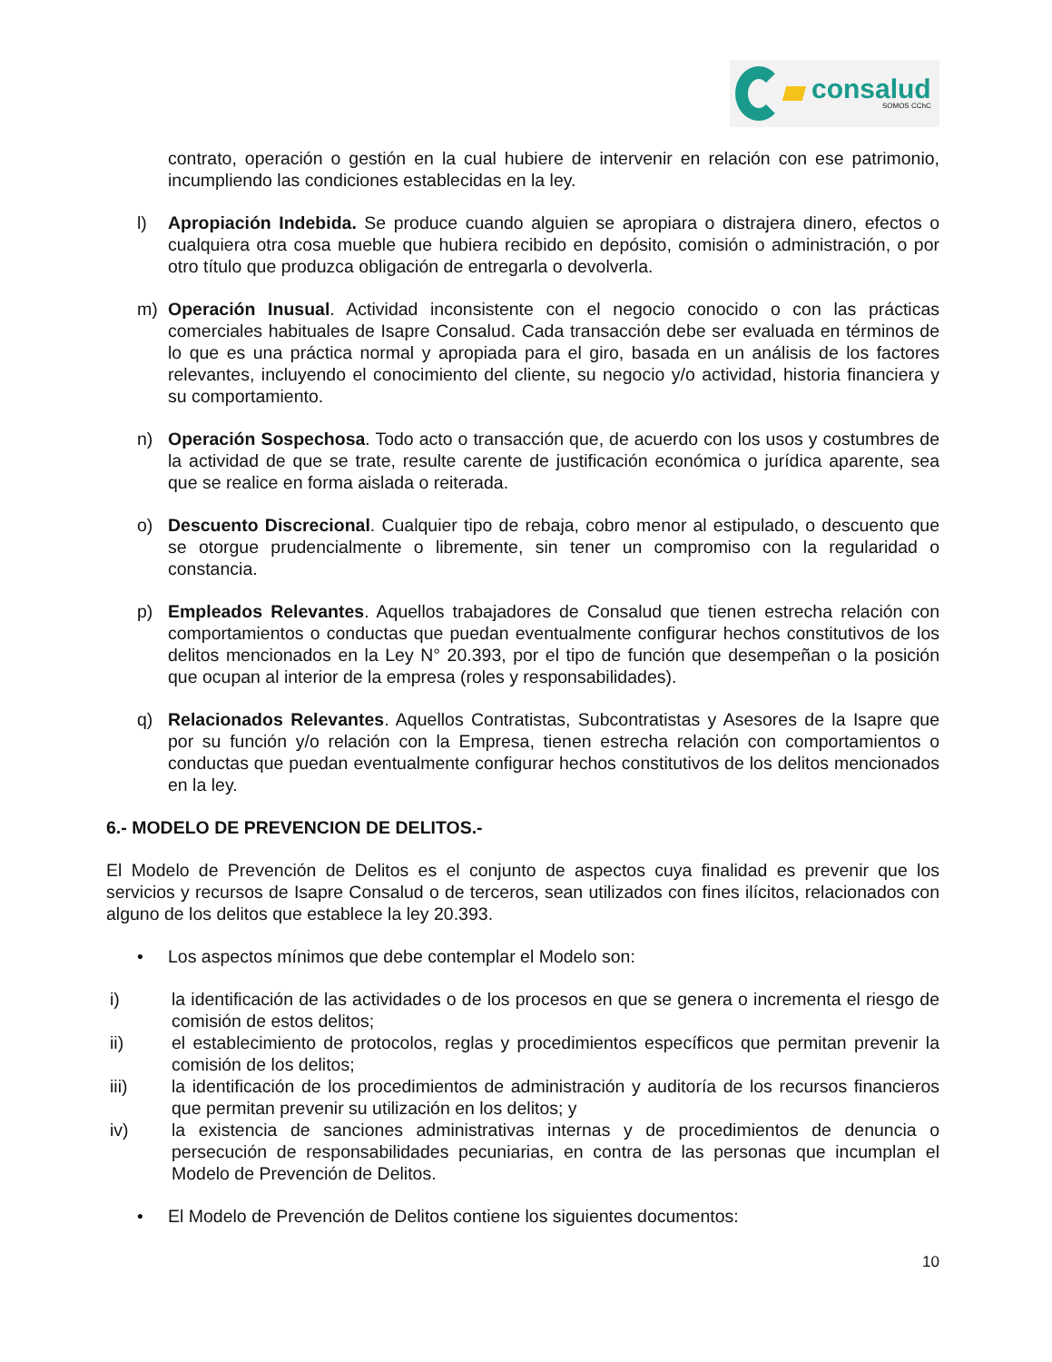consalud
SOMOS CChC
contrato, operación o gestión en la cual hubiere de intervenir en relación con ese patrimonio, incumpliendo las condiciones establecidas en la ley.
l) Apropiación Indebida. Se produce cuando alguien se apropiara o distrajera dinero, efectos o cualquiera otra cosa mueble que hubiera recibido en depósito, comisión o administración, o por otro título que produzca obligación de entregarla o devolverla.
m) Operación Inusual. Actividad inconsistente con el negocio conocido o con las prácticas comerciales habituales de Isapre Consalud. Cada transacción debe ser evaluada en términos de lo que es una práctica normal y apropiada para el giro, basada en un análisis de los factores relevantes, incluyendo el conocimiento del cliente, su negocio y/o actividad, historia financiera y su comportamiento.
n) Operación Sospechosa. Todo acto o transacción que, de acuerdo con los usos y costumbres de la actividad de que se trate, resulte carente de justificación económica o jurídica aparente, sea que se realice en forma aislada o reiterada.
o) Descuento Discrecional. Cualquier tipo de rebaja, cobro menor al estipulado, o descuento que se otorgue prudencialmente o libremente, sin tener un compromiso con la regularidad o constancia.
p) Empleados Relevantes. Aquellos trabajadores de Consalud que tienen estrecha relación con comportamientos o conductas que puedan eventualmente configurar hechos constitutivos de los delitos mencionados en la Ley N° 20.393, por el tipo de función que desempeñan o la posición que ocupan al interior de la empresa (roles y responsabilidades).
q) Relacionados Relevantes. Aquellos Contratistas, Subcontratistas y Asesores de la Isapre que por su función y/o relación con la Empresa, tienen estrecha relación con comportamientos o conductas que puedan eventualmente configurar hechos constitutivos de los delitos mencionados en la ley.
6.- MODELO DE PREVENCION DE DELITOS.-
El Modelo de Prevención de Delitos es el conjunto de aspectos cuya finalidad es prevenir que los servicios y recursos de Isapre Consalud o de terceros, sean utilizados con fines ilícitos, relacionados con alguno de los delitos que establece la ley 20.393.
• Los aspectos mínimos que debe contemplar el Modelo son:
i) la identificación de las actividades o de los procesos en que se genera o incrementa el riesgo de comisión de estos delitos;
ii) el establecimiento de protocolos, reglas y procedimientos específicos que permitan prevenir la comisión de los delitos;
iii) la identificación de los procedimientos de administración y auditoría de los recursos financieros que permitan prevenir su utilización en los delitos; y
iv) la existencia de sanciones administrativas internas y de procedimientos de denuncia o persecución de responsabilidades pecuniarias, en contra de las personas que incumplan el Modelo de Prevención de Delitos.
• El Modelo de Prevención de Delitos contiene los siguientes documentos:
10